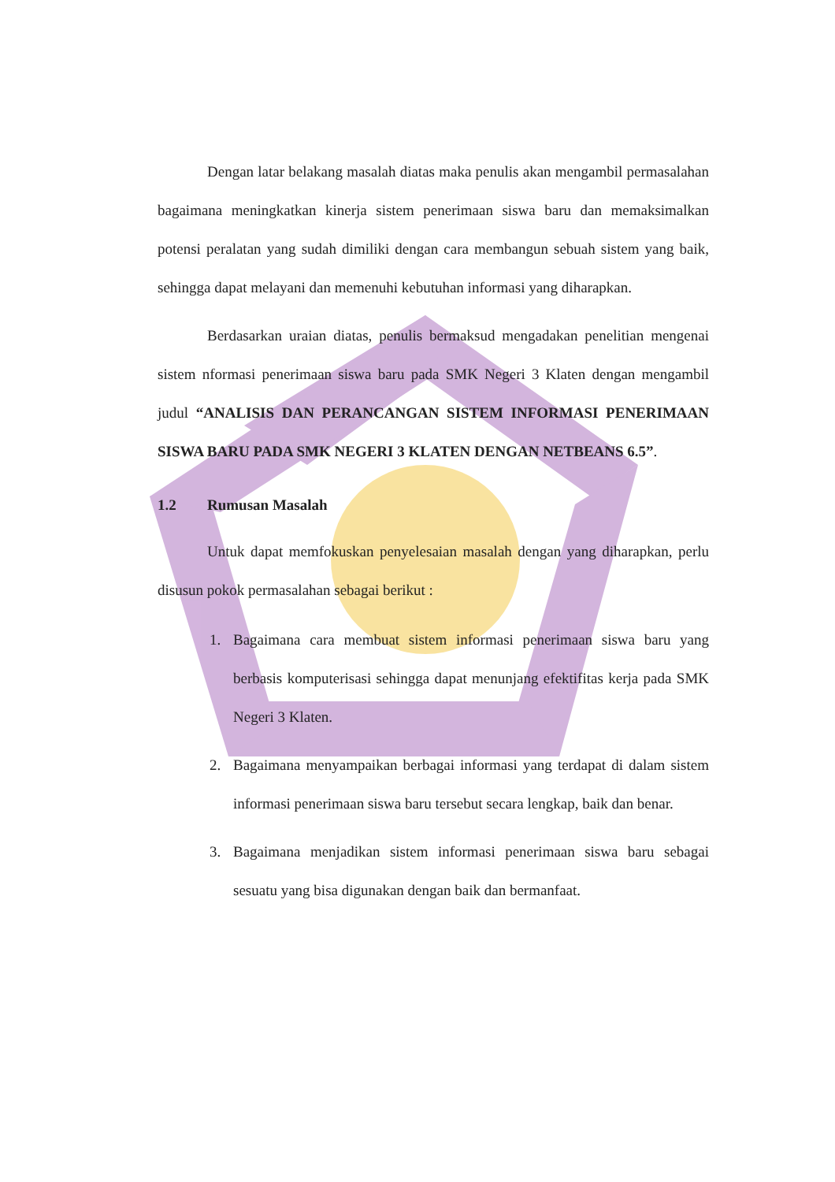Dengan latar belakang masalah diatas maka penulis akan mengambil permasalahan bagaimana meningkatkan kinerja sistem penerimaan siswa baru dan memaksimalkan potensi peralatan yang sudah dimiliki dengan cara membangun sebuah sistem yang baik, sehingga dapat melayani dan memenuhi kebutuhan informasi yang diharapkan.
Berdasarkan uraian diatas, penulis bermaksud mengadakan penelitian mengenai sistem nformasi penerimaan siswa baru pada SMK Negeri 3 Klaten dengan mengambil judul “ANALISIS DAN PERANCANGAN SISTEM INFORMASI PENERIMAAN SISWA BARU PADA SMK NEGERI 3 KLATEN DENGAN NETBEANS 6.5”.
1.2 Rumusan Masalah
Untuk dapat memfokuskan penyelesaian masalah dengan yang diharapkan, perlu disusun pokok permasalahan sebagai berikut :
1. Bagaimana cara membuat sistem informasi penerimaan siswa baru yang berbasis komputerisasi sehingga dapat menunjang efektifitas kerja pada SMK Negeri 3 Klaten.
2. Bagaimana menyampaikan berbagai informasi yang terdapat di dalam sistem informasi penerimaan siswa baru tersebut secara lengkap, baik dan benar.
3. Bagaimana menjadikan sistem informasi penerimaan siswa baru sebagai sesuatu yang bisa digunakan dengan baik dan bermanfaat.